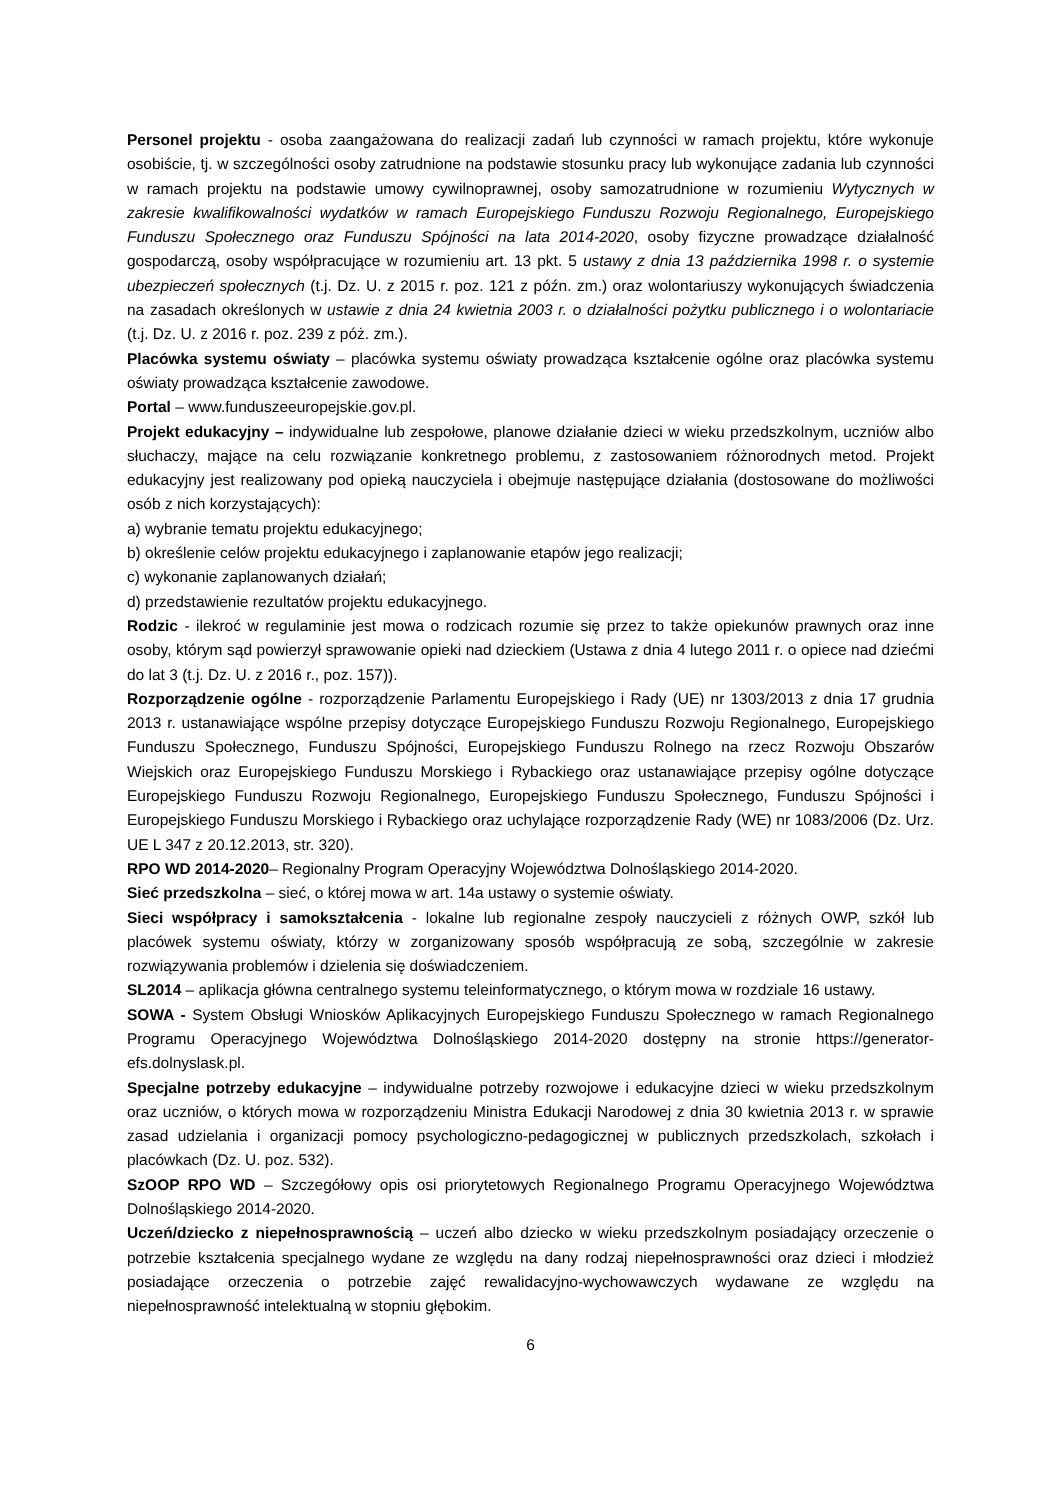Personel projektu - osoba zaangażowana do realizacji zadań lub czynności w ramach projektu, które wykonuje osobiście, tj. w szczególności osoby zatrudnione na podstawie stosunku pracy lub wykonujące zadania lub czynności w ramach projektu na podstawie umowy cywilnoprawnej, osoby samozatrudnione w rozumieniu Wytycznych w zakresie kwalifikowalności wydatków w ramach Europejskiego Funduszu Rozwoju Regionalnego, Europejskiego Funduszu Społecznego oraz Funduszu Spójności na lata 2014-2020, osoby fizyczne prowadzące działalność gospodarczą, osoby współpracujące w rozumieniu art. 13 pkt. 5 ustawy z dnia 13 października 1998 r. o systemie ubezpieczeń społecznych (t.j. Dz. U. z 2015 r. poz. 121 z późn. zm.) oraz wolontariuszy wykonujących świadczenia na zasadach określonych w ustawie z dnia 24 kwietnia 2003 r. o działalności pożytku publicznego i o wolontariacie (t.j. Dz. U. z 2016 r. poz. 239 z póż. zm.).
Placówka systemu oświaty – placówka systemu oświaty prowadząca kształcenie ogólne oraz placówka systemu oświaty prowadząca kształcenie zawodowe.
Portal – www.funduszeeuropejskie.gov.pl.
Projekt edukacyjny – indywidualne lub zespołowe, planowe działanie dzieci w wieku przedszkolnym, uczniów albo słuchaczy, mające na celu rozwiązanie konkretnego problemu, z zastosowaniem różnorodnych metod. Projekt edukacyjny jest realizowany pod opieką nauczyciela i obejmuje następujące działania (dostosowane do możliwości osób z nich korzystających):
a) wybranie tematu projektu edukacyjnego;
b) określenie celów projektu edukacyjnego i zaplanowanie etapów jego realizacji;
c) wykonanie zaplanowanych działań;
d) przedstawienie rezultatów projektu edukacyjnego.
Rodzic - ilekroć w regulaminie jest mowa o rodzicach rozumie się przez to także opiekunów prawnych oraz inne osoby, którym sąd powierzył sprawowanie opieki nad dzieckiem (Ustawa z dnia 4 lutego 2011 r. o opiece nad dziećmi do lat 3 (t.j. Dz. U. z 2016 r., poz. 157)).
Rozporządzenie ogólne - rozporządzenie Parlamentu Europejskiego i Rady (UE) nr 1303/2013 z dnia 17 grudnia 2013 r. ustanawiające wspólne przepisy dotyczące Europejskiego Funduszu Rozwoju Regionalnego, Europejskiego Funduszu Społecznego, Funduszu Spójności, Europejskiego Funduszu Rolnego na rzecz Rozwoju Obszarów Wiejskich oraz Europejskiego Funduszu Morskiego i Rybackiego oraz ustanawiające przepisy ogólne dotyczące Europejskiego Funduszu Rozwoju Regionalnego, Europejskiego Funduszu Społecznego, Funduszu Spójności i Europejskiego Funduszu Morskiego i Rybackiego oraz uchylające rozporządzenie Rady (WE) nr 1083/2006 (Dz. Urz. UE L 347 z 20.12.2013, str. 320).
RPO WD 2014-2020– Regionalny Program Operacyjny Województwa Dolnośląskiego 2014-2020.
Sieć przedszkolna – sieć, o której mowa w art. 14a ustawy o systemie oświaty.
Sieci współpracy i samokształcenia - lokalne lub regionalne zespoły nauczycieli z różnych OWP, szkół lub placówek systemu oświaty, którzy w zorganizowany sposób współpracują ze sobą, szczególnie w zakresie rozwiązywania problemów i dzielenia się doświadczeniem.
SL2014 – aplikacja główna centralnego systemu teleinformatycznego, o którym mowa w rozdziale 16 ustawy.
SOWA - System Obsługi Wniosków Aplikacyjnych Europejskiego Funduszu Społecznego w ramach Regionalnego Programu Operacyjnego Województwa Dolnośląskiego 2014-2020 dostępny na stronie https://generator-efs.dolnyslask.pl.
Specjalne potrzeby edukacyjne – indywidualne potrzeby rozwojowe i edukacyjne dzieci w wieku przedszkolnym oraz uczniów, o których mowa w rozporządzeniu Ministra Edukacji Narodowej z dnia 30 kwietnia 2013 r. w sprawie zasad udzielania i organizacji pomocy psychologiczno-pedagogicznej w publicznych przedszkolach, szkołach i placówkach (Dz. U. poz. 532).
SzOOP RPO WD – Szczegółowy opis osi priorytetowych Regionalnego Programu Operacyjnego Województwa Dolnośląskiego 2014-2020.
Uczeń/dziecko z niepełnosprawnością – uczeń albo dziecko w wieku przedszkolnym posiadający orzeczenie o potrzebie kształcenia specjalnego wydane ze względu na dany rodzaj niepełnosprawności oraz dzieci i młodzież posiadające orzeczenia o potrzebie zajęć rewalidacyjno-wychowawczych wydawane ze względu na niepełnosprawność intelektualną w stopniu głębokim.
6